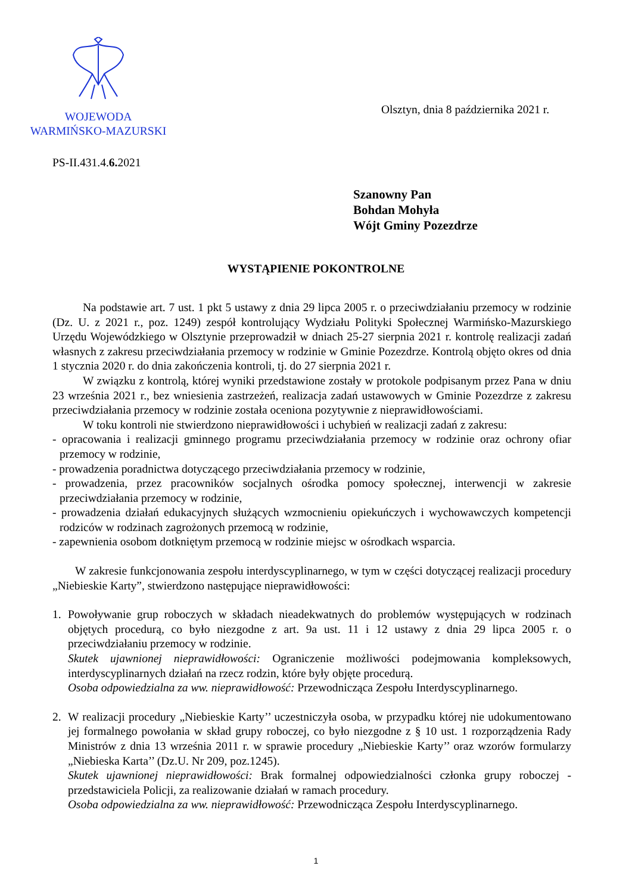WOJEWODA
WARMIŃSKO-MAZURSKI
Olsztyn, dnia 8 października 2021 r.
PS-II.431.4.6. 2021
Szanowny Pan
Bohdan Mohyła
Wójt Gminy Pozezdrze
WYSTĄPIENIE POKONTROLNE
Na podstawie art. 7 ust. 1 pkt 5 ustawy z dnia 29 lipca 2005 r. o przeciwdziałaniu przemocy w rodzinie (Dz. U. z 2021 r., poz. 1249) zespół kontrolujący Wydziału Polityki Społecznej Warmińsko-Mazurskiego Urzędu Wojewódzkiego w Olsztynie przeprowadził w dniach 25-27 sierpnia 2021 r. kontrolę realizacji zadań własnych z zakresu przeciwdziałania przemocy w rodzinie w Gminie Pozezdrze. Kontrolą objęto okres od dnia 1 stycznia 2020 r. do dnia zakończenia kontroli, tj. do 27 sierpnia 2021 r.
W związku z kontrolą, której wyniki przedstawione zostały w protokole podpisanym przez Pana w dniu 23 września 2021 r., bez wniesienia zastrzeżeń, realizacja zadań ustawowych w Gminie Pozezdrze z zakresu przeciwdziałania przemocy w rodzinie została oceniona pozytywnie z nieprawidłowościami.
W toku kontroli nie stwierdzono nieprawidłowości i uchybień w realizacji zadań z zakresu:
- opracowania i realizacji gminnego programu przeciwdziałania przemocy w rodzinie oraz ochrony ofiar przemocy w rodzinie,
- prowadzenia poradnictwa dotyczącego przeciwdziałania przemocy w rodzinie,
- prowadzenia, przez pracowników socjalnych ośrodka pomocy społecznej, interwencji w zakresie przeciwdziałania przemocy w rodzinie,
- prowadzenia działań edukacyjnych służących wzmocnieniu opiekuńczych i wychowawczych kompetencji rodziców w rodzinach zagrożonych przemocą w rodzinie,
- zapewnienia osobom dotkniętym przemocą w rodzinie miejsc w ośrodkach wsparcia.
W zakresie funkcjonowania zespołu interdyscyplinarnego, w tym w części dotyczącej realizacji procedury „Niebieskie Karty”, stwierdzono następujące nieprawidłowości:
1. Powoływanie grup roboczych w składach nieadekwatnych do problemów występujących w rodzinach objętych procedurą, co było niezgodne z art. 9a ust. 11 i 12 ustawy z dnia 29 lipca 2005 r. o przeciwdziałaniu przemocy w rodzinie.
Skutek ujawnionej nieprawidłowości: Ograniczenie możliwości podejmowania kompleksowych, interdyscyplinarnych działań na rzecz rodzin, które były objęte procedurą.
Osoba odpowiedzialna za ww. nieprawidłowość: Przewodnicząca Zespołu Interdyscyplinarnego.
2. W realizacji procedury „Niebieskie Karty’’ uczestniczyła osoba, w przypadku której nie udokumentowano jej formalnego powołania w skład grupy roboczej, co było niezgodne z § 10 ust. 1 rozporządzenia Rady Ministrów z dnia 13 września 2011 r. w sprawie procedury „Niebieskie Karty’’ oraz wzorów formularzy „Niebieska Karta’’ (Dz.U. Nr 209, poz.1245).
Skutek ujawnionej nieprawidłowości: Brak formalnej odpowiedzialności członka grupy roboczej - przedstawiciela Policji, za realizowanie działań w ramach procedury.
Osoba odpowiedzialna za ww. nieprawidłowość: Przewodnicząca Zespołu Interdyscyplinarnego.
1